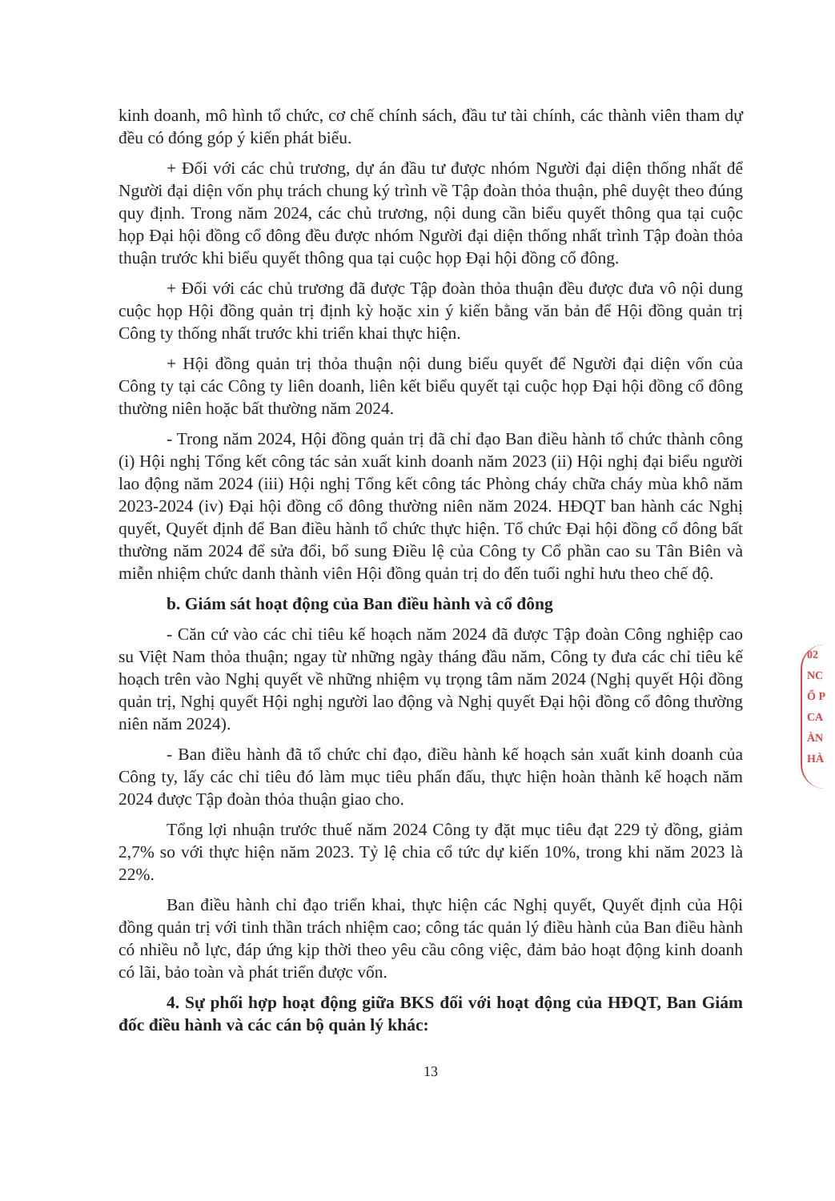kinh doanh, mô hình tổ chức, cơ chế chính sách, đầu tư tài chính, các thành viên tham dự đều có đóng góp ý kiến phát biểu.
+ Đối với các chủ trương, dự án đầu tư được nhóm Người đại diện thống nhất để Người đại diện vốn phụ trách chung ký trình về Tập đoàn thỏa thuận, phê duyệt theo đúng quy định. Trong năm 2024, các chủ trương, nội dung cần biểu quyết thông qua tại cuộc họp Đại hội đồng cổ đông đều được nhóm Người đại diện thống nhất trình Tập đoàn thỏa thuận trước khi biểu quyết thông qua tại cuộc họp Đại hội đồng cổ đông.
+ Đối với các chủ trương đã được Tập đoàn thỏa thuận đều được đưa vô nội dung cuộc họp Hội đồng quản trị định kỳ hoặc xin ý kiến bằng văn bản để Hội đồng quản trị Công ty thống nhất trước khi triển khai thực hiện.
+ Hội đồng quản trị thỏa thuận nội dung biểu quyết để Người đại diện vốn của Công ty tại các Công ty liên doanh, liên kết biểu quyết tại cuộc họp Đại hội đồng cổ đông thường niên hoặc bất thường năm 2024.
- Trong năm 2024, Hội đồng quản trị đã chỉ đạo Ban điều hành tổ chức thành công (i) Hội nghị Tổng kết công tác sản xuất kinh doanh năm 2023 (ii) Hội nghị đại biểu người lao động năm 2024 (iii) Hội nghị Tổng kết công tác Phòng cháy chữa cháy mùa khô năm 2023-2024 (iv) Đại hội đồng cổ đông thường niên năm 2024. HĐQT ban hành các Nghị quyết, Quyết định để Ban điều hành tổ chức thực hiện. Tổ chức Đại hội đồng cổ đông bất thường năm 2024 để sửa đổi, bổ sung Điều lệ của Công ty Cổ phần cao su Tân Biên và miễn nhiệm chức danh thành viên Hội đồng quản trị do đến tuổi nghỉ hưu theo chế độ.
b. Giám sát hoạt động của Ban điều hành và cổ đông
- Căn cứ vào các chỉ tiêu kế hoạch năm 2024 đã được Tập đoàn Công nghiệp cao su Việt Nam thỏa thuận; ngay từ những ngày tháng đầu năm, Công ty đưa các chỉ tiêu kế hoạch trên vào Nghị quyết về những nhiệm vụ trọng tâm năm 2024 (Nghị quyết Hội đồng quản trị, Nghị quyết Hội nghị người lao động và Nghị quyết Đại hội đồng cổ đông thường niên năm 2024).
- Ban điều hành đã tổ chức chỉ đạo, điều hành kế hoạch sản xuất kinh doanh của Công ty, lấy các chỉ tiêu đó làm mục tiêu phấn đấu, thực hiện hoàn thành kế hoạch năm 2024 được Tập đoàn thỏa thuận giao cho.
Tổng lợi nhuận trước thuế năm 2024 Công ty đặt mục tiêu đạt 229 tỷ đồng, giảm 2,7% so với thực hiện năm 2023. Tỷ lệ chia cổ tức dự kiến 10%, trong khi năm 2023 là 22%.
Ban điều hành chỉ đạo triển khai, thực hiện các Nghị quyết, Quyết định của Hội đồng quản trị với tinh thần trách nhiệm cao; công tác quản lý điều hành của Ban điều hành có nhiều nỗ lực, đáp ứng kịp thời theo yêu cầu công việc, đảm bảo hoạt động kinh doanh có lãi, bảo toàn và phát triển được vốn.
4. Sự phối hợp hoạt động giữa BKS đối với hoạt động của HĐQT, Ban Giám đốc điều hành và các cán bộ quản lý khác:
13
02
NC
Ổ P
CA
ÀN
HÀ